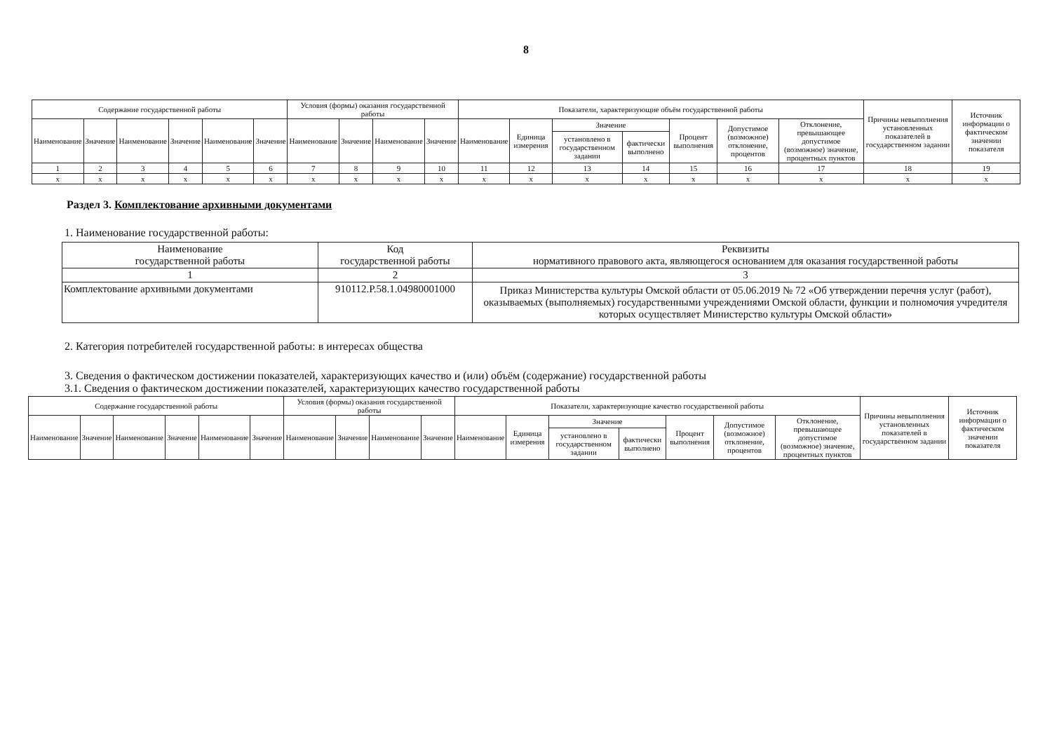8
| Содержание государственной работы | | | | | | Условия (формы) оказания государственной работы | | | | Показатели, характеризующие объём государственной работы | | | | | | | Причины невыполнения установленных показателей в государственном задании | Источник информации о фактическом значении показателя |
| --- | --- | --- | --- | --- | --- | --- | --- | --- | --- | --- | --- | --- | --- | --- | --- | --- | --- | --- |
| Наименование | Значение | Наименование | Значение | Наименование | Значение | Наименование | Значение | Наименование | Значение | Наименование | Единица измерения | Значение | | Процент выполнения | Допустимое (возможное) отклонение, процентов | Отклонение, превышающее допустимое (возможное) значение, процентных пунктов | | |
| | | | | | | | | | | | | установлено в государственном задании | фактически выполнено | | | | | |
| 1 | 2 | 3 | 4 | 5 | 6 | 7 | 8 | 9 | 10 | 11 | 12 | 13 | 14 | 15 | 16 | 17 | 18 | 19 |
| х | х | х | х | х | х | х | х | х | х | х | х | х | х | х | х | х | х | х |
Раздел 3. Комплектование архивными документами
1. Наименование государственной работы:
| Наименование государственной работы | Код государственной работы | Реквизиты нормативного правового акта, являющегося основанием для оказания государственной работы |
| --- | --- | --- |
| 1 | 2 | 3 |
| Комплектование архивными документами | 910112.Р.58.1.04980001000 | Приказ Министерства культуры Омской области от 05.06.2019 № 72 «Об утверждении перечня услуг (работ), оказываемых (выполняемых) государственными учреждениями Омской области, функции и полномочия учредителя которых осуществляет Министерство культуры Омской области» |
2. Категория потребителей государственной работы: в интересах общества
3. Сведения о фактическом достижении показателей, характеризующих качество и (или) объём (содержание) государственной работы
3.1. Сведения о фактическом достижении показателей, характеризующих качество государственной работы
| Содержание государственной работы | | | | | | Условия (формы) оказания государственной работы | | | | Показатели, характеризующие качество государственной работы | | | | | | | Причины невыполнения установленных показателей в государственном задании | Источник информации о фактическом значении показателя |
| --- | --- | --- | --- | --- | --- | --- | --- | --- | --- | --- | --- | --- | --- | --- | --- | --- | --- | --- |
| Наименование | Значение | Наименование | Значение | Наименование | Значение | Наименование | Значение | Наименование | Значение | Наименование | Единица измерения | Значение | | Процент выполнения | Допустимое (возможное) отклонение, процентов | Отклонение, превышающее допустимое (возможное) значение, процентных пунктов | | |
| | | | | | | | | | | | | установлено в государственном задании | фактически выполнено | | | | | |